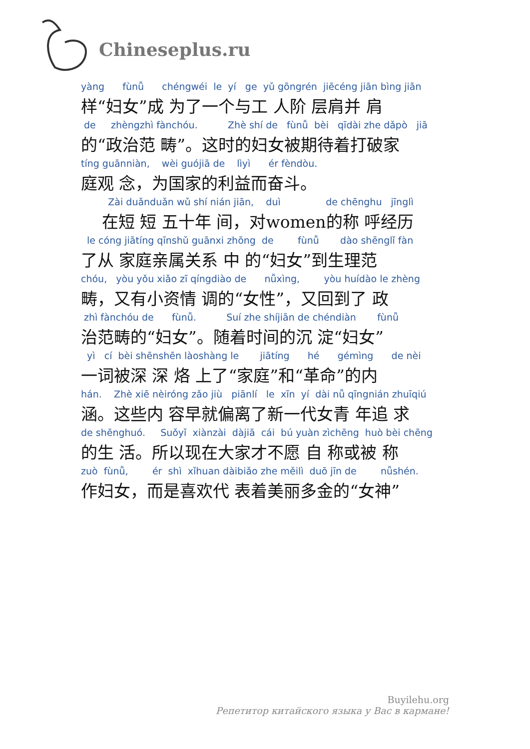Chineseplus.ru
yàng fùnǚ chéngwéi le yí ge yǔ gōngrén jiēcéng jiān bìng jiān
样“妇女”成 为了一个与工 人阶 层肩并 肩
de zhèngzhì fànchóu. Zhè shí de fùnǚ bèi qīdài zhe dǎpò jiā
的“政治范 畴”。这时的妇女被期待着打破家
tíng guānniàn, wèi guójiā de lìyì ér fèndòu.
庭观 念，为国家的利益而奋斗。
Zài duǎnduǎn wǔ shí nián jiān, duì de chēnghu jīnglì
在短 短 五十年 间，对women的称 呼经历
le cóng jiātíng qīnshǔ guānxi zhōng de fùnǚ dào shēnglǐ fàn
了从 家庭亲属关系 中 的“妇女”到生理范
chóu, yòu yǒu xiǎo zī qíngdiào de nǚxìng, yòu huídào le zhèng
畴，又有小资情 调的“女性”，又回到了 政
zhì fànchóu de fùnǚ. Suí zhe shíjiān de chéndiàn fùnǚ
治范畴的“妇女”。随着时间的沉 淀“妇女”
yì cí bèi shēnshēn làoshàng le jiātíng hé gémìng de nèi
一词被深 深 烙 上了“家庭”和“革命”的内
hán. Zhè xiē nèiróng zǎo jiù piānlí le xīn yí dài nǚ qīngnián zhuīqiú
涵。这些内 容早就偏离了新一代女青 年追 求
de shēnghuó. Suǒyǐ xiànzài dàjiā cái bú yuàn zìchēng huò bèi chēng
的生 活。所以现在大家才不愿 自 称或被 称
zuò fùnǚ, ér shì xǐhuan dàibiǎo zhe měilì duō jīn de nǚshén.
作妇女，而是喜欢代 表着美丽多金的“女神”
Buyilehu.org
Репетитор китайского языка у Вас в кармане!